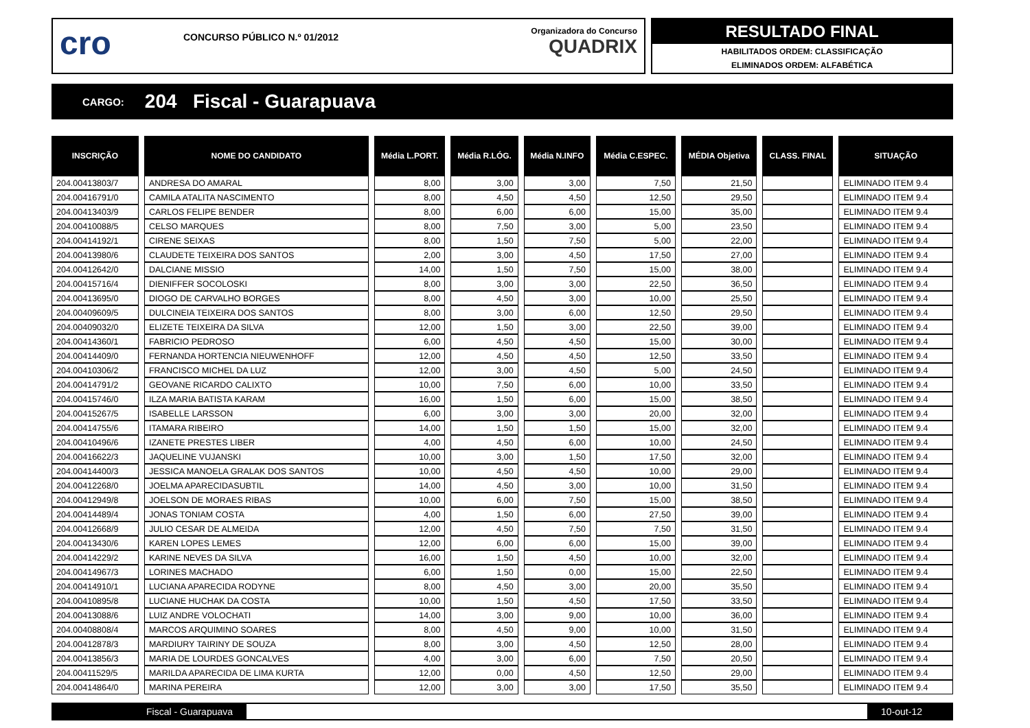cro
CONCURSO PÚBLICO N.º 01/2012
Organizadora do Concurso
QUADRIX
RESULTADO FINAL
HABILITADOS ORDEM: CLASSIFICAÇÃO
ELIMINADOS ORDEM: ALFABÉTICA
CARGO: 204 Fiscal - Guarapuava
| INSCRIÇÃO | NOME DO CANDIDATO | Média L.PORT. | Média R.LÓG. | Média N.INFO | Média C.ESPEC. | MÉDIA Objetiva | CLASS. FINAL | SITUAÇÃO |
| --- | --- | --- | --- | --- | --- | --- | --- | --- |
| 204.00413803/7 | ANDRESA DO AMARAL | 8,00 | 3,00 | 3,00 | 7,50 | 21,50 | | ELIMINADO ITEM 9.4 |
| 204.00416791/0 | CAMILA ATALITA NASCIMENTO | 8,00 | 4,50 | 4,50 | 12,50 | 29,50 | | ELIMINADO ITEM 9.4 |
| 204.00413403/9 | CARLOS FELIPE BENDER | 8,00 | 6,00 | 6,00 | 15,00 | 35,00 | | ELIMINADO ITEM 9.4 |
| 204.00410088/5 | CELSO MARQUES | 8,00 | 7,50 | 3,00 | 5,00 | 23,50 | | ELIMINADO ITEM 9.4 |
| 204.00414192/1 | CIRENE SEIXAS | 8,00 | 1,50 | 7,50 | 5,00 | 22,00 | | ELIMINADO ITEM 9.4 |
| 204.00413980/6 | CLAUDETE TEIXEIRA DOS SANTOS | 2,00 | 3,00 | 4,50 | 17,50 | 27,00 | | ELIMINADO ITEM 9.4 |
| 204.00412642/0 | DALCIANE MISSIO | 14,00 | 1,50 | 7,50 | 15,00 | 38,00 | | ELIMINADO ITEM 9.4 |
| 204.00415716/4 | DIENIFFER SOCOLOSKI | 8,00 | 3,00 | 3,00 | 22,50 | 36,50 | | ELIMINADO ITEM 9.4 |
| 204.00413695/0 | DIOGO DE CARVALHO BORGES | 8,00 | 4,50 | 3,00 | 10,00 | 25,50 | | ELIMINADO ITEM 9.4 |
| 204.00409609/5 | DULCINEIA TEIXEIRA DOS SANTOS | 8,00 | 3,00 | 6,00 | 12,50 | 29,50 | | ELIMINADO ITEM 9.4 |
| 204.00409032/0 | ELIZETE TEIXEIRA DA SILVA | 12,00 | 1,50 | 3,00 | 22,50 | 39,00 | | ELIMINADO ITEM 9.4 |
| 204.00414360/1 | FABRICIO PEDROSO | 6,00 | 4,50 | 4,50 | 15,00 | 30,00 | | ELIMINADO ITEM 9.4 |
| 204.00414409/0 | FERNANDA HORTENCIA NIEUWENHOFF | 12,00 | 4,50 | 4,50 | 12,50 | 33,50 | | ELIMINADO ITEM 9.4 |
| 204.00410306/2 | FRANCISCO MICHEL DA LUZ | 12,00 | 3,00 | 4,50 | 5,00 | 24,50 | | ELIMINADO ITEM 9.4 |
| 204.00414791/2 | GEOVANE RICARDO CALIXTO | 10,00 | 7,50 | 6,00 | 10,00 | 33,50 | | ELIMINADO ITEM 9.4 |
| 204.00415746/0 | ILZA MARIA BATISTA KARAM | 16,00 | 1,50 | 6,00 | 15,00 | 38,50 | | ELIMINADO ITEM 9.4 |
| 204.00415267/5 | ISABELLE LARSSON | 6,00 | 3,00 | 3,00 | 20,00 | 32,00 | | ELIMINADO ITEM 9.4 |
| 204.00414755/6 | ITAMARA RIBEIRO | 14,00 | 1,50 | 1,50 | 15,00 | 32,00 | | ELIMINADO ITEM 9.4 |
| 204.00410496/6 | IZANETE PRESTES LIBER | 4,00 | 4,50 | 6,00 | 10,00 | 24,50 | | ELIMINADO ITEM 9.4 |
| 204.00416622/3 | JAQUELINE VUJANSKI | 10,00 | 3,00 | 1,50 | 17,50 | 32,00 | | ELIMINADO ITEM 9.4 |
| 204.00414400/3 | JESSICA MANOELA GRALAK DOS SANTOS | 10,00 | 4,50 | 4,50 | 10,00 | 29,00 | | ELIMINADO ITEM 9.4 |
| 204.00412268/0 | JOELMA APARECIDASUBTIL | 14,00 | 4,50 | 3,00 | 10,00 | 31,50 | | ELIMINADO ITEM 9.4 |
| 204.00412949/8 | JOELSON DE MORAES RIBAS | 10,00 | 6,00 | 7,50 | 15,00 | 38,50 | | ELIMINADO ITEM 9.4 |
| 204.00414489/4 | JONAS TONIAM COSTA | 4,00 | 1,50 | 6,00 | 27,50 | 39,00 | | ELIMINADO ITEM 9.4 |
| 204.00412668/9 | JULIO CESAR DE ALMEIDA | 12,00 | 4,50 | 7,50 | 7,50 | 31,50 | | ELIMINADO ITEM 9.4 |
| 204.00413430/6 | KAREN LOPES LEMES | 12,00 | 6,00 | 6,00 | 15,00 | 39,00 | | ELIMINADO ITEM 9.4 |
| 204.00414229/2 | KARINE NEVES DA SILVA | 16,00 | 1,50 | 4,50 | 10,00 | 32,00 | | ELIMINADO ITEM 9.4 |
| 204.00414967/3 | LORINES MACHADO | 6,00 | 1,50 | 0,00 | 15,00 | 22,50 | | ELIMINADO ITEM 9.4 |
| 204.00414910/1 | LUCIANA APARECIDA RODYNE | 8,00 | 4,50 | 3,00 | 20,00 | 35,50 | | ELIMINADO ITEM 9.4 |
| 204.00410895/8 | LUCIANE HUCHAK DA COSTA | 10,00 | 1,50 | 4,50 | 17,50 | 33,50 | | ELIMINADO ITEM 9.4 |
| 204.00413088/6 | LUIZ ANDRE VOLOCHATI | 14,00 | 3,00 | 9,00 | 10,00 | 36,00 | | ELIMINADO ITEM 9.4 |
| 204.00408808/4 | MARCOS ARQUIMINO SOARES | 8,00 | 4,50 | 9,00 | 10,00 | 31,50 | | ELIMINADO ITEM 9.4 |
| 204.00412878/3 | MARDIURY TAIRINY DE SOUZA | 8,00 | 3,00 | 4,50 | 12,50 | 28,00 | | ELIMINADO ITEM 9.4 |
| 204.00413856/3 | MARIA DE LOURDES GONCALVES | 4,00 | 3,00 | 6,00 | 7,50 | 20,50 | | ELIMINADO ITEM 9.4 |
| 204.00411529/5 | MARILDA APARECIDA DE LIMA KURTA | 12,00 | 0,00 | 4,50 | 12,50 | 29,00 | | ELIMINADO ITEM 9.4 |
| 204.00414864/0 | MARINA PEREIRA | 12,00 | 3,00 | 3,00 | 17,50 | 35,50 | | ELIMINADO ITEM 9.4 |
Fiscal - Guarapuava 10-out-12